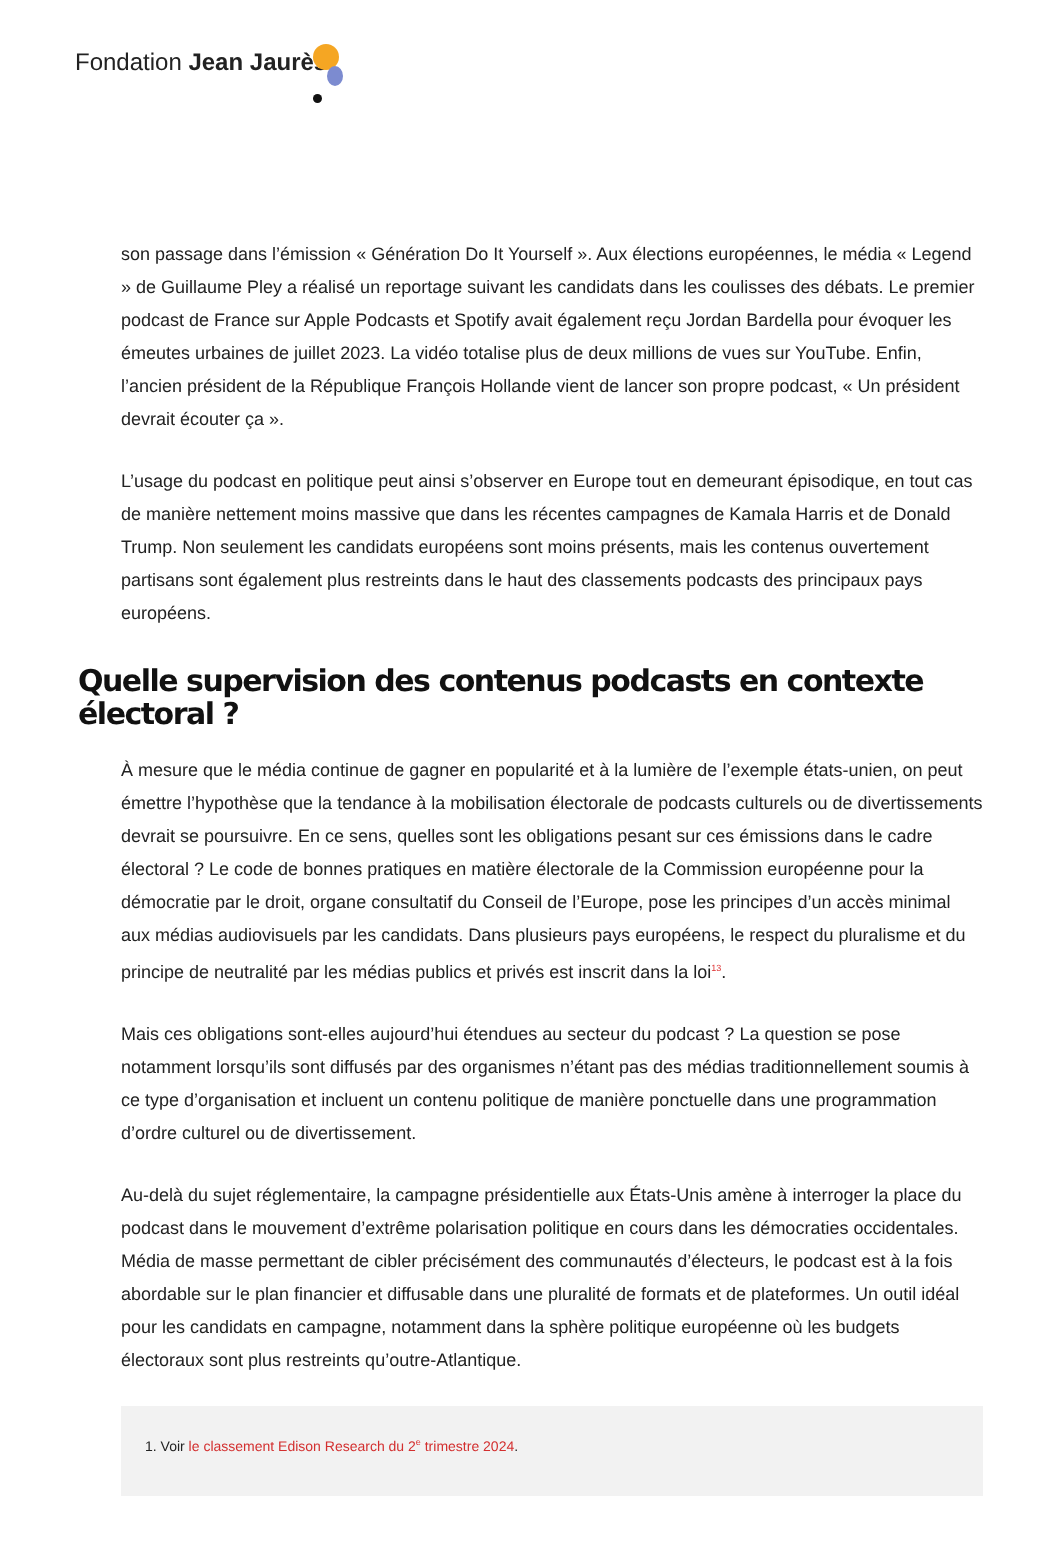Fondation Jean Jaurès
son passage dans l’émission « Génération Do It Yourself ». Aux élections européennes, le média « Legend » de Guillaume Pley a réalisé un reportage suivant les candidats dans les coulisses des débats. Le premier podcast de France sur Apple Podcasts et Spotify avait également reçu Jordan Bardella pour évoquer les émeutes urbaines de juillet 2023. La vidéo totalise plus de deux millions de vues sur YouTube. Enfin, l’ancien président de la République François Hollande vient de lancer son propre podcast, « Un président devrait écouter ça ».
L’usage du podcast en politique peut ainsi s’observer en Europe tout en demeurant épisodique, en tout cas de manière nettement moins massive que dans les récentes campagnes de Kamala Harris et de Donald Trump. Non seulement les candidats européens sont moins présents, mais les contenus ouvertement partisans sont également plus restreints dans le haut des classements podcasts des principaux pays européens.
Quelle supervision des contenus podcasts en contexte électoral ?
À mesure que le média continue de gagner en popularité et à la lumière de l’exemple états-unien, on peut émettre l’hypothèse que la tendance à la mobilisation électorale de podcasts culturels ou de divertissements devrait se poursuivre. En ce sens, quelles sont les obligations pesant sur ces émissions dans le cadre électoral ? Le code de bonnes pratiques en matière électorale de la Commission européenne pour la démocratie par le droit, organe consultatif du Conseil de l’Europe, pose les principes d’un accès minimal aux médias audiovisuels par les candidats. Dans plusieurs pays européens, le respect du pluralisme et du principe de neutralité par les médias publics et privés est inscrit dans la loi<sup>13</sup>.
Mais ces obligations sont-elles aujourd’hui étendues au secteur du podcast ? La question se pose notamment lorsqu’ils sont diffusés par des organismes n’étant pas des médias traditionnellement soumis à ce type d’organisation et incluent un contenu politique de manière ponctuelle dans une programmation d’ordre culturel ou de divertissement.
Au-delà du sujet réglementaire, la campagne présidentielle aux États-Unis amène à interroger la place du podcast dans le mouvement d’extrême polarisation politique en cours dans les démocraties occidentales. Média de masse permettant de cibler précisément des communautés d’électeurs, le podcast est à la fois abordable sur le plan financier et diffusable dans une pluralité de formats et de plateformes. Un outil idéal pour les candidats en campagne, notamment dans la sphère politique européenne où les budgets électoraux sont plus restreints qu’outre-Atlantique.
1. Voir le classement Edison Research du 2<sup>e</sup> trimestre 2024.